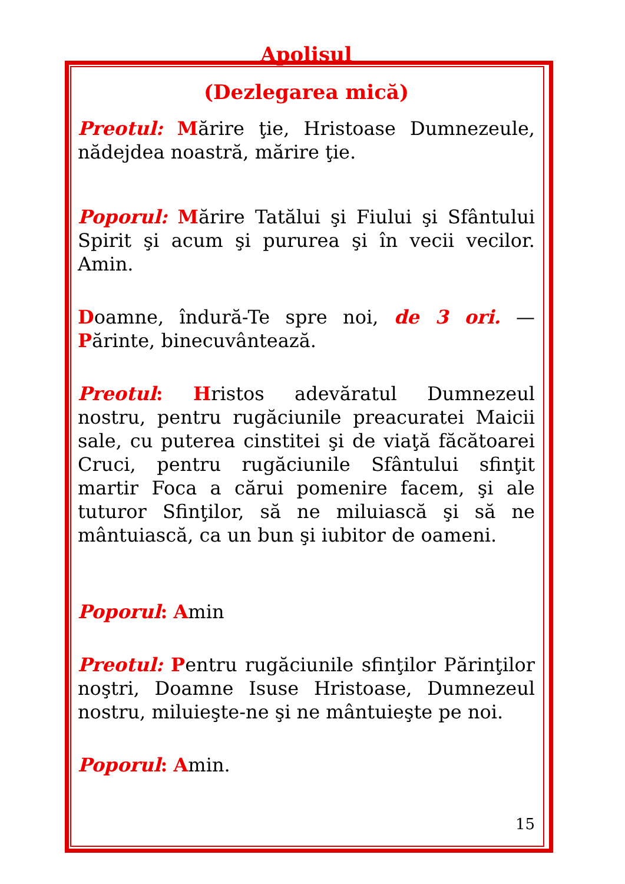Apolisul
(Dezlegarea mică)
Preotul: Mărire ţie, Hristoase Dumnezeule, nădejdea noastră, mărire ţie.
Poporul: Mărire Tatălui şi Fiului şi Sfântului Spirit şi acum şi pururea şi în vecii vecilor. Amin.
Doamne, îndură-Te spre noi, de 3 ori. — Părinte, binecuvântează.
Preotul: Hristos adevăratul Dumnezeul nostru, pentru rugăciunile preacuratei Maicii sale, cu puterea cinstitei şi de viaţă făcătoarei Cruci, pentru rugăciunile Sfântului sfinţit martir Foca a cărui pomenire facem, şi ale tuturor Sfinţilor, să ne miluiască şi să ne mântuiască, ca un bun şi iubitor de oameni.
Poporul: Amin
Preotul: Pentru rugăciunile sfinţilor Părinţilor noştri, Doamne Isuse Hristoase, Dumnezeul nostru, miluieşte-ne şi ne mântuieşte pe noi.
Poporul: Amin.
15